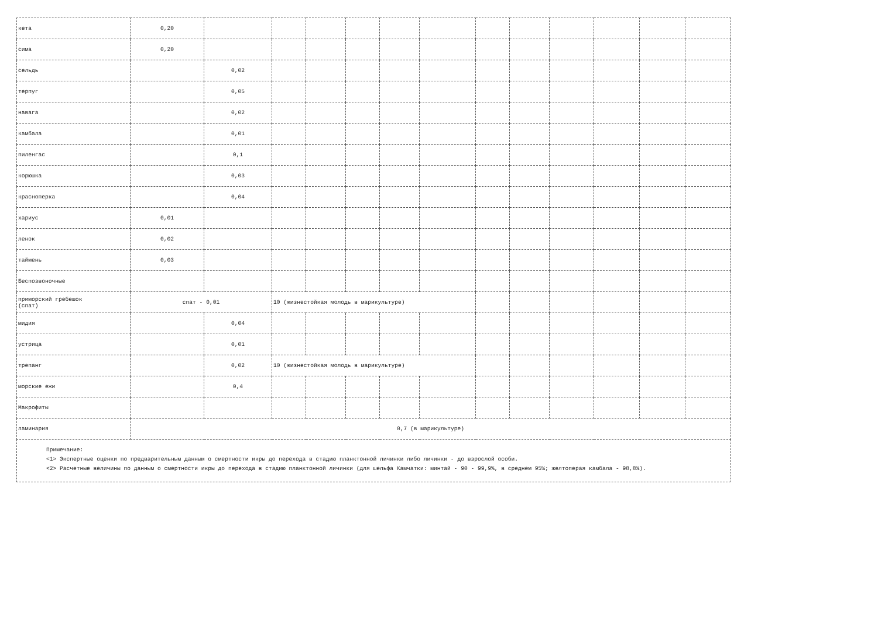| кета | 0,20 | | | | | | | | | | | | |
| сима | 0,20 | | | | | | | | | | | | |
| сельдь | | 0,02 | | | | | | | | | | | |
| терпуг | | 0,05 | | | | | | | | | | | |
| навага | | 0,02 | | | | | | | | | | | |
| камбала | | 0,01 | | | | | | | | | | | |
| пиленгас | | 0,1 | | | | | | | | | | | |
| корюшка | | 0,03 | | | | | | | | | | | |
| краснoперка | | 0,04 | | | | | | | | | | | |
| хариус | 0,01 | | | | | | | | | | | | |
| ленок | 0,02 | | | | | | | | | | | | |
| таймень | 0,03 | | | | | | | | | | | | |
| Беспозвоночные | | | | | | | | | | | | | |
| приморский гребешок (спат) | спат - 0,01 | | 10 (жизнестойкая молодь в марикультуре) | | | | | | | | | | |
| мидия | | 0,04 | | | | | | | | | | | |
| устрица | | 0,01 | | | | | | | | | | | |
| трепанг | | 0,02 | 10 (жизнестойкая молодь в марикультуре) | | | | | | | | | | |
| морские ежи | | 0,4 | | | | | | | | | | | |
| Макрофиты | | | | | | | | | | | | | |
| ламинария | 0,7 (в марикультуре) | | | | | | | | | | | | |
Примечание:
<1> Экспертные оценки по предварительным данным о смертности икры до перехода в стадию планктонной личинки либо личинки - до взрослой особи.
<2> Расчетные величины по данным о смертности икры до перехода в стадию планктонной личинки (для шельфа Камчатки: минтай - 90 - 99,9%, в среднем 95%; желтоперая камбала - 98,8%).